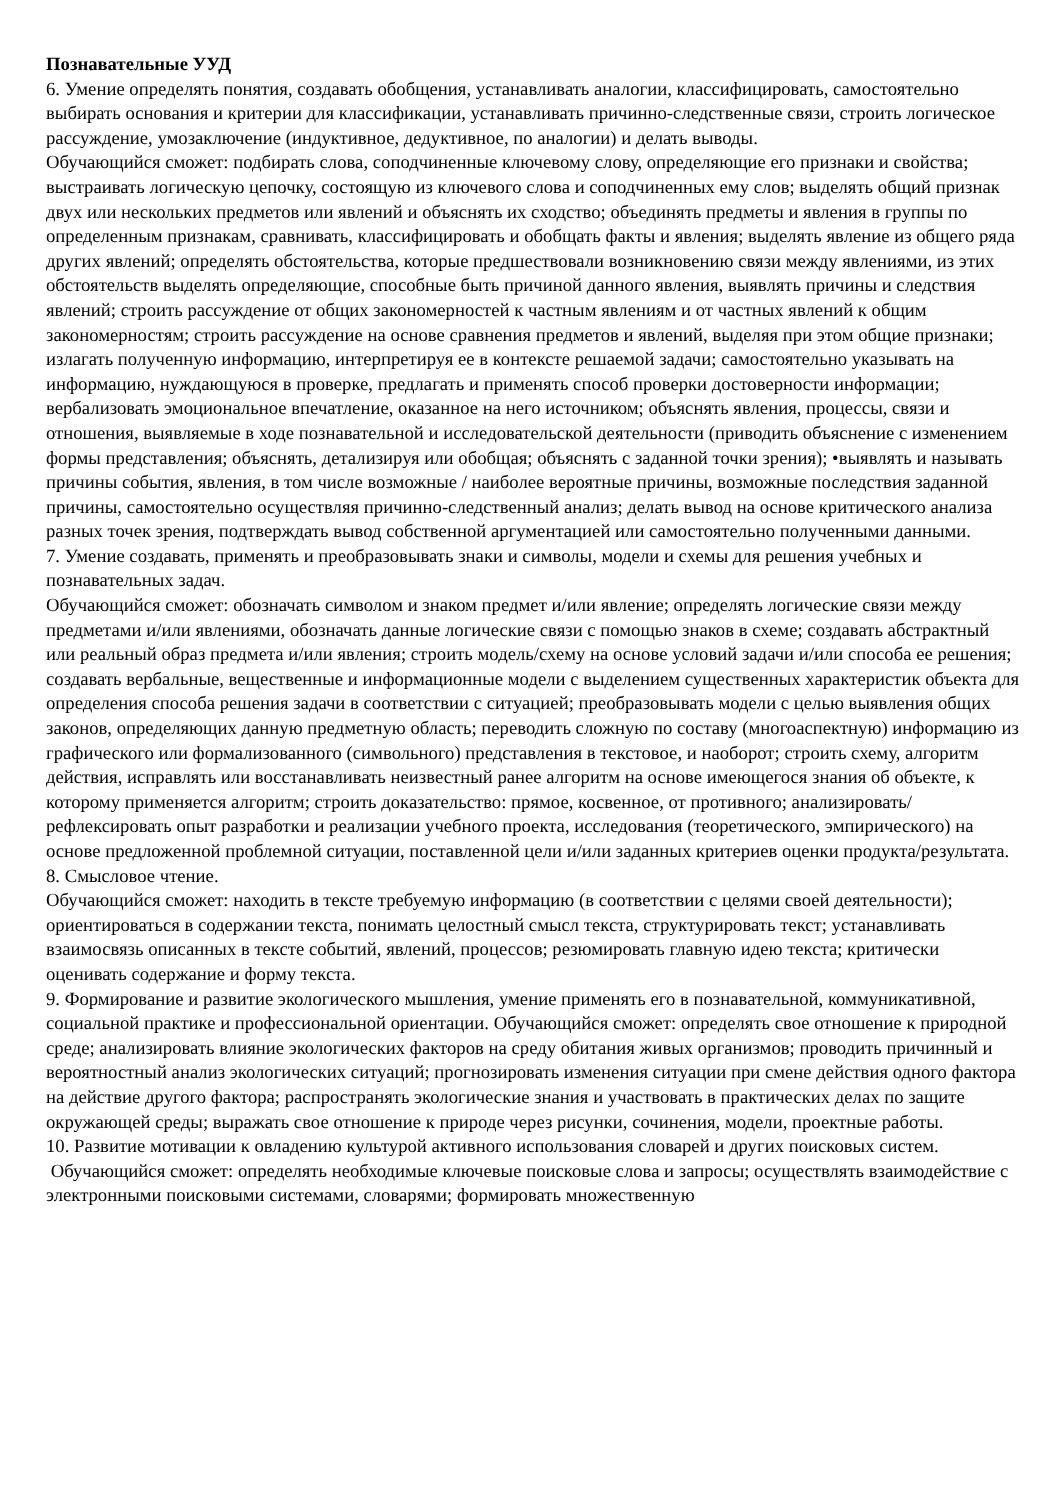Познавательные УУД
6. Умение определять понятия, создавать обобщения, устанавливать аналогии, классифицировать, самостоятельно выбирать основания и критерии для классификации, устанавливать причинно-следственные связи, строить логическое рассуждение, умозаключение (индуктивное, дедуктивное, по аналогии) и делать выводы.
Обучающийся сможет: подбирать слова, соподчиненные ключевому слову, определяющие его признаки и свойства; выстраивать логическую цепочку, состоящую из ключевого слова и соподчиненных ему слов; выделять общий признак двух или нескольких предметов или явлений и объяснять их сходство; объединять предметы и явления в группы по определенным признакам, сравнивать, классифицировать и обобщать факты и явления; выделять явление из общего ряда других явлений; определять обстоятельства, которые предшествовали возникновению связи между явлениями, из этих обстоятельств выделять определяющие, способные быть причиной данного явления, выявлять причины и следствия явлений; строить рассуждение от общих закономерностей к частным явлениям и от частных явлений к общим закономерностям; строить рассуждение на основе сравнения предметов и явлений, выделяя при этом общие признаки; излагать полученную информацию, интерпретируя ее в контексте решаемой задачи; самостоятельно указывать на информацию, нуждающуюся в проверке, предлагать и применять способ проверки достоверности информации; вербализовать эмоциональное впечатление, оказанное на него источником; объяснять явления, процессы, связи и отношения, выявляемые в ходе познавательной и исследовательской деятельности (приводить объяснение с изменением формы представления; объяснять, детализируя или обобщая; объяснять с заданной точки зрения); •выявлять и называть причины события, явления, в том числе возможные / наиболее вероятные причины, возможные последствия заданной причины, самостоятельно осуществляя причинно-следственный анализ; делать вывод на основе критического анализа разных точек зрения, подтверждать вывод собственной аргументацией или самостоятельно полученными данными.
7. Умение создавать, применять и преобразовывать знаки и символы, модели и схемы для решения учебных и познавательных задач.
Обучающийся сможет: обозначать символом и знаком предмет и/или явление; определять логические связи между предметами и/или явлениями, обозначать данные логические связи с помощью знаков в схеме; создавать абстрактный или реальный образ предмета и/или явления; строить модель/схему на основе условий задачи и/или способа ее решения; создавать вербальные, вещественные и информационные модели с выделением существенных характеристик объекта для определения способа решения задачи в соответствии с ситуацией; преобразовывать модели с целью выявления общих законов, определяющих данную предметную область; переводить сложную по составу (многоаспектную) информацию из графического или формализованного (символьного) представления в текстовое, и наоборот; строить схему, алгоритм действия, исправлять или восстанавливать неизвестный ранее алгоритм на основе имеющегося знания об объекте, к которому применяется алгоритм; строить доказательство: прямое, косвенное, от противного; анализировать/ рефлексировать опыт разработки и реализации учебного проекта, исследования (теоретического, эмпирического) на основе предложенной проблемной ситуации, поставленной цели и/или заданных критериев оценки продукта/результата.
8. Смысловое чтение.
Обучающийся сможет: находить в тексте требуемую информацию (в соответствии с целями своей деятельности); ориентироваться в содержании текста, понимать целостный смысл текста, структурировать текст; устанавливать взаимосвязь описанных в тексте событий, явлений, процессов; резюмировать главную идею текста; критически оценивать содержание и форму текста.
9. Формирование и развитие экологического мышления, умение применять его в познавательной, коммуникативной, социальной практике и профессиональной ориентации. Обучающийся сможет: определять свое отношение к природной среде; анализировать влияние экологических факторов на среду обитания живых организмов; проводить причинный и вероятностный анализ экологических ситуаций; прогнозировать изменения ситуации при смене действия одного фактора на действие другого фактора; распространять экологические знания и участвовать в практических делах по защите окружающей среды; выражать свое отношение к природе через рисунки, сочинения, модели, проектные работы.
10. Развитие мотивации к овладению культурой активного использования словарей и других поисковых систем.
Обучающийся сможет: определять необходимые ключевые поисковые слова и запросы; осуществлять взаимодействие с электронными поисковыми системами, словарями; формировать множественную